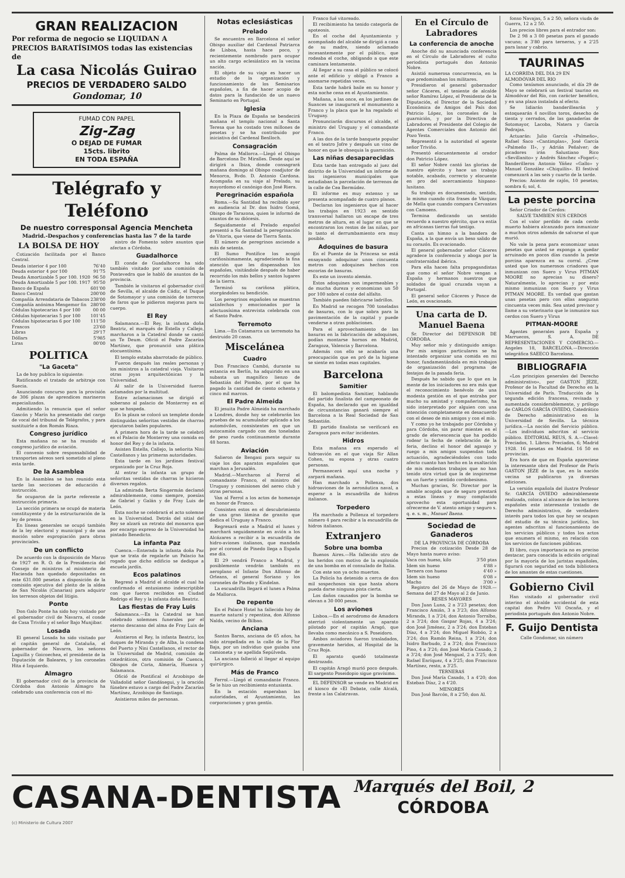GRAN REALIZACION
Por reforma de negocio se LIQUIDAN A PRECIOS BARATÍSIMOS todas las existencias de
La casa Nicolás Guirao
PRECIOS DE VERDADERO SALDO
Gondomar, 10
FUMAD CON PAPEL
Zig-Zag
O DEJAD DE FUMAR
15cts. librito
EN TODA ESPAÑA
Telégrafo y Teléfono
De nuestro corresponsal Agencia Mencheta
Madrid.-Despachos y conferencias hasta las 7 de la tarde
LA BOLSA DE HOY
Cotización facilitada por el Banco Central.
| Deuda interior 4 por 100 | 76'40 |
| Deuda exterior 4 por 100 | 91'75 |
| Deuda Amortizable 5 por 100. 1920 | 96 50 |
| Deuda Amortizable 5 por 100. 1917 | 95'50 |
| Banco de España | 601'00 |
| Banco Central | 200'00 |
| Compañía Arrendataria de Tabacos | 238'00 |
| Compañía anónima Mengemor fin | 280'00 |
| Cédulas hipotecarias 4 por 100 | 00 00 |
| Cédulas hipotecarias 5 por 100 | 101'45 |
| Cédulas hipotecarias 6 por 100 | 111'50 |
| Francos | 23'60 |
| Libras | 29'17 |
| Dóllars | 5'985 |
| Liras | 00'00 |
POLITICA
"La Gaceta"
La de hoy publica lo siguiente:
Ratificando el tratado de arbitraje con Suecia.
Anunciando concurso para la provisión de 306 plazas de aprendices marineros especializados.
Admitiendo la renuncia que el señor Gascón y Marín ha presentado del cargo de vocal del tribunal de Telégrafos, y para sustituirle a don Román Riaza.
Congreso jurídico
Esta mañana no se ha reunido el congreso jurídico de aviación.
El convenio sobre responsabilidad de transportes aéreos será sometido al pleno esta tarde.
De la Asamblea
En la Asamblea se han reunido esta tarde las secciones de educación é instrucción.
Se ocuparon de la parte referente a instrucción primaria.
La sección primera se ocupó de materia constituyente y de la estructuración de la ley de prensa.
En líneas generales se ocupó también de la ley electoral y municipal y de una moción sobre expropiación para obras provinciales.
De un conflicto
De acuerdo con la disposición de Marzo de 1927 en R. O. de la Presidencia del Consejo de ministros al ministerio de Hacienda han quedado depositadas en este 631.000 pesetas a disposición de la comisión ejecutiva del pleito de la aldea de San Nicolás (Canarias) para adquirir los terrenos objetos del litigio.
Ponte
Don Galo Ponte ha sido hoy visitado por el gobernador civil de Navarra, el conde de Casa Triviño y el señor Bajo Munjibar.
Losada
El general Losada ha sido visitado por el capitán general de Cataluña, el gobernador de Navarra, los señores Laguilla y Goicoechea, el presidente de la Diputación de Baleares, y los coroneles Hita é Izquierdo.
Almagro
El gobernador civil de la provincia de Córdoba don Antonio Almagro ha celebrado una conferencia con el mi-
nistro de Fomento sobre asuntos que afectan a Córdoba.
Guadalhorce
El conde de Guadalhorce ha sido también visitado por una comisión de Pontevedra que le habló de asuntos de la provincia.
También le visitaron el gobernador civil de Sevilla, el alcalde de Cádiz, el Duque de Sotomayor y una comisión de torreros de faros que le pidieron mejoras para su cuerpo.
El Rey
Salamanca.—El Rey, la infanta doña Beatriz, el marqués de Estella y Callejo, marcharon a la Catedral donde se cantó un Te Deum. Ofició el Padre Zacarías Martínez, que pronunció una plática elocuentísima.
El templo estaba abarrotado de público.
Fueron después las reales personas y los ministros a la catedral vieja. Visitaron otras joyas arquitectónicas y la Universidad.
Al salir de la Universidad fueron aclamados por la multitud.
Entre aclamaciones se dirigió el soberano al palacio de Monterrey en el que se hospeda.
En la plaza se colocó un templete donde distinguidas señoritas vestidas de charras ejecutaron bailes populares.
A primera hora de la tarde se celebró en el Palacio de Monterrey una comida en honor del Rey y de la infanta.
Asisten Estella, Callejo, la señorita Nini Castellanos y las primeras autoridades.
Esta tarde en los jardines festival organizado por la Cruz Roja.
Al entrar la infanta un grupo de señoritas vestidas de charras le hicieron diversos regalos.
La admirada Berta Singermán declamó admirablemente, como siempre, poesías de Gabriel y Galán y de Fray Luis de León.
Esta noche se celebrará el acto solemne en la Universidad. Detrás del sitial del Rey se alzará un retrato del monarca que por encargo expreso de la Universidad ha pintado Benedicto.
La infanta Paz
Cuenca.—Enterada la infanta doña Paz que se trata de regalarle un Palacio ha rogado que dicho edificio se dedique a escuela jardín.
Ecos palatinos
Regresó a Madrid el alcalde el cual ha confirmado el entusiasmo indescriptible con que fueron recibidos en Ciudad Rodrigo el Rey y la infanta doña Beatriz.
Las fiestas de Fray Luis
Salamanca.—En la Catedral se han celebrado solemnes funerales por el eterno descanso del alma de Fray Luis de León.
Asistieron el Rey, la infanta Beatriz, los duques de Miranda y de Alba, la condesa del Puerto y Nini Castellanos, el rector de la Universidad de Madrid, comisión de catedráticos, otra comisión de Cuenca, Obispos de Coria, Almería, Huesca y Salamanca.
Ofició de Pontifical el Arzobispo de Valladolid señor Gandásegui, y la oración fúnebre estuvo a cargo del Padre Zacarías Martínez, Arzobispo de Santiago.
Asistieron miles de personas.
Notas eclesiásticas
Prelado
Se encuentra en Barcelona el señor Obispo auxiliar del Cardenal Patriarca de Lisboa, hasta hace poco, y recientemente nombrado para ocupar un alto cargo eclesiástico en la vecina nación.
El objeto de su viaje es hacer un estudio de la organización y funcionamiento de los Seminarios españoles, a fin de hacer acopio de datos para la fundación de un nuevo Seminario en Portugal.
Iglesia
En la Plaza de España se bendecirá mañana el templo nacional a Santa Teresa que ha costado tres millones de pesetas y se ha contribuido por iniciativa del Cardenal Benlloch.
Consagración
Palma de Mallorca.—Llegó el Obispo de Barcelona Dr. Miralles. Desde aquí se dirigirá a Ibiza, donde consagrará mañana domingo al Obispo coadjutor de Menorca, Rvdo. D. Antonio Cardona. Acompaña en su viaje al Prelado, su mayordomo el canónigo don José Riera.
Peregrinación española
Roma.—Su Santidad ha recibido ayer en audiencia al Dr. don Isidro Gomá, Obispo de Tarazona, quien le informó de asuntos de su diócesis.
Seguidamente el Prelado español presentó a Su Santidad la peregrinación de Vitoria, que viene de Tierra Santa.
El número de peregrinos asciende a más de setenta.
El Sumo Pontífice los acogió cariñosísimamente, agradeciendo la fina atención que les dispensaban los españoles, visitándole después de haber recorrido los más bellos y santos lugares de la tierra.
Terminó su cariñosa plática, otorgándoles su bendición.
Los peregrinos españoles se muestran satisfechos y emocionados por la afectuosísima entrevista celebrada con el Santo Padre.
Terremoto
Lima.—En Catamarca un terremoto ha destruido 20 casas.
Miscelánea
Cuadro
Don Francisco Cambó, durante su estancia en Berlín, ha adquirido en una subasta un magnífico lienzo de Sebastián del Piombo, por el que ha pagado la cantidad de ciento ochenta y cinco mil marcos.
El Padre Almeida
El jesuita Padre Almeida ha marchado a Londres, donde hoy se celebrarán las pruebas de su acumulador aplicado a los automóviles, consistentes en que un autocamión cargado con dos toneladas de peso rueda continuamente durante 48 horas.
Aviación
Salieron de Bengasi para seguir su viaje los dos aparatos españoles que marchan a Jerusalén.
Madrid.—Marcharon al Ferrol el comandante Franco, el ministro del Uruguay y comisiones del aereo club y otras personas.
Van al Ferrol a los actos de homenaje en honor de Franco.
Consisten estos en el descubrimiento de una gran lámina de granito que dedica el Uruguay a Franco.
Regresará este a Madrid el lunes y marchará seguidamente en avión a los Alcázares a recibir a la escuadrilla de hidro-aviones italianos, que mandada por el coronel de Pinedo llega a España ese día.
El 29 vendrá Franco a Madrid, y posiblemente vendrán también en aeroplano el Infante Don Alfonso de Orleans, el general Soriano y los coroneles de Pinedo y Kindelan.
La escuadrilla llegará el lunes a Palma de Mallorca.
De repente
En el Palace Hotel ha fallecido hoy de muerte natural y repentina, don Alfonso Nalda, vecino de Bilbao.
Anciana
Santos Barns, anciana de 65 años, ha sido atropellada en la calle de la Flor Baja, por un individuo que guiaba una camioneta y se apellida Sepúlveda.
La anciana falleció al llegar al equipo quirúrgico.
Más de Franco
Ferrol.—Llegó el comandante Franco. Se le hizo un recibimiento entusiasta.
En la estación esperaban las autoridades, el Ayuntamiento, las corporaciones y gran gentío.
Franco fué vitoreado.
El recibimiento ha tenido categoría de apoteosis.
En el coche del Ayuntamiento y acompañado del alcalde se dirigió a casa de su madre, siendo aclamado incesantemente por el público, que rodeaba el coche, obligando a que este caminara lentamente.
Al llegar a su casa el público se colocó ante el edificio y obligó a Franco a asomarse repetidas veces.
Esta tarde habrá baile en su honor y esta noche cena en el Ayuntamiento.
Mañana, a las once, en los jardines de Suances se inaugurará el monumento a Franco y la placa que le ha regalado el Uruguay.
Pronunciarán discursos el alcalde, el ministro del Uruguay y el comandante Franco.
A las dos de la tarde banquete popular en el teatro Jofre y después un vino de honor en que le obsequia la guarnición.
Las niñas desaparecidas
Esta tarde han entregado al juez del distrito de la Universidad un informe de los ingenieros municipales que estudiaban la parcelación de terrenos de la calle de Cea Bermúdez.
El informe es muy extenso y se presenta acompañado de cuatro planos.
Declaran los ingenieros que al hacer los trabajos en 1923 en sentido transversal hallaron un escape de tres metros de altura, en el lugar en que se encontraron los restos de las niñas, por lo tanto el derrumbamiento era muy posible.
Adoquines de basura
En el Puente de la Princesa se está ensayando adoquinar unos cincuenta metros con adoquines hechos con escorias de basuras.
Es este un invento alemán.
Estos adoquines son impermeables y de mucha dureza y economizan un 50 por 100 sobre el coste del alfalto.
También pueden fabricarse ladrillos.
En Madrid se recogen 700 toneladas de basuras, con lo que sobra para la pavimentación de la capital y puede venderse a otras poblaciones.
Para el aprovechamiento de las basuras en la fabricación de adoquines, podían montarse hornos en Madrid, Zaragoza, Valencia y Barcelona.
Además con ello se acabaría una preocupación que en pró de la higiene se siente en todas esas capitales.
Barcelona
Samitier
El balompedista Samitier, hablando del partido finalista del campeonato de España, ha declarado que en igualdad de circunstancias ganará siempre el Barcelona a la Real Sociedad de San Sebastián.
El partido finalista se verificará en Zaragoza para evitar incidentes.
Hidros
Esta mañana era esperado el hidroavión en el que viaja Sir Allan Cohen, su esposa y otras cuatro personas.
Permanecerá aquí una noche y zarpará mañana.
Han marchado a Pollenza, dos hidroaviones de la aeronáutica naval, a esperar a la escuadrilla de hidros italianos.
Torpedero
Ha marchado a Pollenza el torpedero número 4 para recibir a la escuadrilla de hidros italianos.
Extranjero
Sobre una bomba
Buenos Aires.—Ha fallecido otro de los heridos con motivo de la explosión de una bomba en el consulado de Italia.
Con este son ya ocho muertos.
La Policía ha detenido a cerca de dos mil sospechosos sin que hasta ahora pueda darse ninguna pista cierta.
Los daños causados por la bomba se elevan a 30 000 pesos.
Los aviones
Lisboa.—En el aerodromo de Amadora aterrizó violentamente un aparato pilotado por el capitán Aragó, que llevaba como mecánico a S. Poseidoro.
Ambos aviadores fueron trasladados, gravemente heridos, al Hospital de la Cruz Roja.
El aparato quedó totalmente destrozado.
El capitán Aragó murió poco después. El sargento Poseidopio sigue gravísimo.
EL DEFENSOR se vende en Madrid en el kiosco de «El Debate, calle Alcalá, frente a las Calatravas.
En el Círculo de Labradores
La conferencia de anoche
Anoche dió su anunciada conferencia en el Círculo de Labradores el culto periodista portugués don Antonio Nobre.
Asistió numerosa concurrencia, en la que predominaban los militares.
Presidieron el general gobernador señor Cáceres, el teniente de alcalde señor Ramírez López, el Presidente de la Diputación, el Director de la Sociedad Económica de Amigos del País don Patricio López, los coroneles de la guarnición, y por la Directiva de Labradores el Presidente del Colegio de Agentes Comerciales don Antonio del Pozo Yesta.
Representó a la autoridad el agente señor Triviño.
Presentó elocuentemente al orador don Patricio López.
El señor Nobre cantó las glorias de nuestro ejército y hace un trabajo notable, acabado, correcto y elocuente en pro del acercamiento hispano-lusitano.
Su trabajo es documentado, sentido, lo mismo cuando cita frases de Vázquez de Mella que cuando compara Cervantes con Camoens.
Termina dedicando un sentido recuerdo a nuestro ejército, que va entia en africanas tierras fué testigo.
Canta un himno a la bandera de España, a la que envía un beso salido de su corazón. Es ovacionado.
El general gobernador señor Cáceres agradece la conferencia y aboga por la confraternidad ibérica.
Para ella hacen falta propagandistas que como el señor Nobre vengan a España y hermanos nuestros que soldados de igual cruzada vayan a Portugal.
El general señor Cáceres y Ponce de León, es ovacionado.
Una carta de D. Manuel Baena
Sr. Director del DEFENSOR DE CÓRDOBA.
Muy señor mío y distinguido amigo: Por mis amigos particulares se ha intentado organizar una comida en mi honor, fundamentándola en mis trabajos de organización del programa de festejos de la pasada feria.
Después he sabido que lo que en la mente de los iniciadores no era más que el reconocimiento benévolo de una modesta gestión en el que entraba por mucho su amistad y compañerismo, ha sido interpretado por alguien con una intención completamente en desacuerdo con el deseo de mis amigos y con el mío.
Y como yo he trabajado por Córdoba y para Córdoba, sin parar mientes en el grado de efervescencia que ha podido rodear la fecha de celebración de la feria, declino el honor del agasajo y ruego a mis amigos suspendan toda actuación, agradeciéndoles con todo afecto cuanto han hecho en la exaltación de mis modestos trabajos que no han tenido otra virtud que la de inspirarme en un fuerte y sentido cordobesismo.
Muchas gracias, Sr. Director por la amable acogida que de seguro prestará a estas líneas y muy complacido aprovecho esta oportunidad para ofrecerme de V. atento amigo y seguro s. q. e. s. m., Manuel Baena.
Sociedad de Ganaderos
DE LA PROVINCIA DE CÓRDOBA
Precios de cotización Desde 28 de Mayo hasta nuevo aviso:
| Vaca con hueso, kilo | 3'50 ptas |
| Idem sin hueso | 4'88 » |
| Ternera con hueso | 4'40 » |
| Idem sin hueso | 6'08 » |
| Macho | 3'00 » |
Registro del 26 de Mayo de 1928.—Semana del 27 de Mayo al 2 de Junio.
RESES MAYORES
Don Juan Luna, 2 a 3'23 pesetas; don Francisco Amián, 3 a 3'23; don Alfonso Miranda, 1 a 3'24; don Antonio Torralbo, 2 a 3'24; don Gaspar Rojas, 4 a 3'24; don José Jiménez, 2 a 3'24; don Esteban Díaz, 4 a 3'24; don Miguel Riobóo, 2 a 3'24; don Ramón Reina, 1 a 3'24; don Isidro Barbudo, 2 a 3'24; don Francisco Pino, 4 a 3'24; don José María Casado, 2 a 3'24; don José Mengual, 2 a 3'25; don Rafael Enríquez, 4 a 3'25; don Francisco Martínez, resto, a 3'25.
TERNERAS
Don José María Casado, 1 a 4'20; don Esteban Díaz, 2 a 4'20.
MENORES
Don José Barcón, 8 a 2'50; don Al.
fonso Navajas, 5 a 2 50; señora viuda de Guerra, 12 a 2 50.
Los precios libres para el entrador son:
De 2 98 a 3 00 pesetas para el ganado vacuno; a 3'80 para terneras, y a 2'25 para lanar y cabrio.
TAURINAS
LA CORRIDA DEL DIA 29 EN ALMODÓVAR DEL RIO
Como teníamos anunciado, el día 29 de Mayo se celebrará un festival taurino en Almodóvar del Río, con carácter benéfico, y en una plaza instalada al efecto.
Se lidiarán banderillearán y estoquearán 4 novillos toros, desecho de tienta y cerrados, de las ganaderías de Sotomayor, Lacoba, Natera y García Pedrajas.
Actuarán: Julio García «Palmeño», Rafael Saco «Cantimplas», José García «Palmeño II», y Adrián Peñalver; de picadores irán Salustiano Rico «Sevillanito» y Andrés Sánchez «Fogarí»; Banderilleros Antonio Yáñez «Gallo» y Manuel González «Chiquilín». El festival comenzará a las seis y cuarto de la tarde.
Precios: Asiento de cajón, 10 pesetas; sombra 6; sol, 4.
La peste porcina
Señor Criador de Cerdos:
SALVE TAMBIEN SUS CERDOS
Con el valor perdido de cada cerdo muerto habiera alcanzado para inmunizar a muchos otros además de salvarse el que murió.
No vale la pena para economizar unas pesetas que usted se exponga a quedar arruinado en pocos días cuando la peste porcina aparezca en su corral. ¿Cree usted que los numerosos criadores que inmunizan con Suero y Virus PITMAN MOORE no aprecian su dinero? Naturalmente, lo aprecian y por esto mismo inmunizan con Suero y Virus PITMAN MOORE. Es verdad que gastan unas pesetas pero con ellas aseguran cincuenta veces más. Sea usted previsor y llame a su veterinario que le inmunice sus cerdos con Suero y Virus
PITMAN-MOORE
Agentes generales para España y Marruecos, S. A. DE REPRESENTACIONES Y COMERCIO.—Angeles 18, BARCELONA.—Dirección telegráfica SAEECO Barcelona.
BIBLIOGRAFIA
«Los principios generales del Derecho administrativo», por GASTON JÈZE, Profesor de la Facultad de Derecho en la Universidad de París. Traducción de la segunda edición francesa, revisada y aumentada considerablemente, y prólogo de CARLOS GARCÍA OVIEDO, Catedrático de Derecho administrativo en la Universidad de Sevilla. La técnica jurídica.—La noción del Servicio público.—Los individuos adscritos al servicio público. EDITORIAL REUS, S. A.—Clavel: Preciados, 1. Libros: Preciados, 6; Madrid 1928. 16 pesetas en Madrid. 16 50 en provincias.
Era hora de que en España apareciese la interesante obra del Profesor de París GASTON JÈZE de la que, en la nación vecina se publicaron ya diversas ediciones.
La versión española del ilustre Profesor Sr. GARCÍA OVIEDO admirablemente realizada, coloca al alcance de los lectores españoles este interesante tratado de Derecho administrativo, de verdadero interés para todos los que hoy se ocupan del estudio de su técnica jurídica, los agentes adscritos al funcionamiento de los servicios públicos y todos los actos que enumera el mismo, en relación con los servicios de funciones públicas.
El libro, cuya importancia no es preciso destacar, para conocida la edición original por la mayoría de los juristas españoles, figurará con seguridad en toda biblioteca de los amantes de estas cuestiones.
Gobierno Civil
Han visitado al gobernador civil interino el alcalde accidental de esta capital don Pedro Vil Oscaña, y el periodista portugués don Antonio Nobre.
F. Guijo Dentista
Calle Gondomar, sin número
CASANA-DENTISTA
Marqués del Boil, 2
CÓRDOBA
(c) Ministerio de Cultura 2007